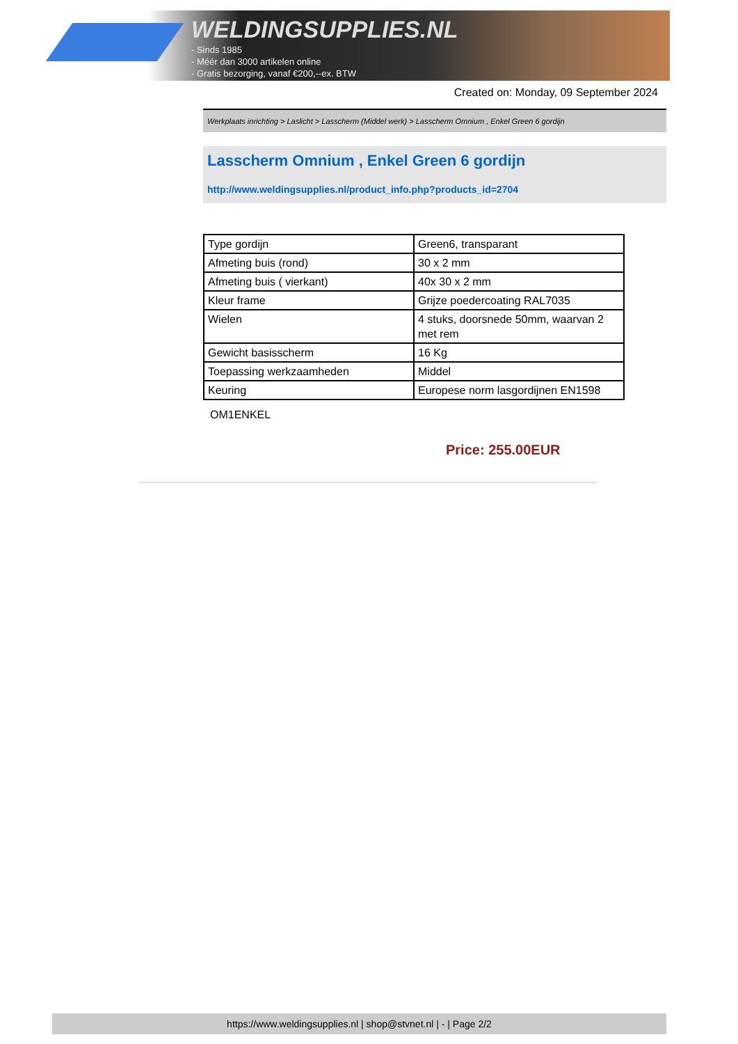WELDINGSUPPLIES.NL
- Sinds 1985
- Méér dan 3000 artikelen online
- Gratis bezorging, vanaf €200,--ex. BTW
Created on: Monday, 09 September 2024
Werkplaats inrichting > Laslicht > Lasscherm (Middel werk) > Lasscherm Omnium , Enkel Green 6 gordijn
Lasscherm Omnium , Enkel Green 6 gordijn
http://www.weldingsupplies.nl/product_info.php?products_id=2704
| Type gordijn | Green6, transparant |
| Afmeting buis (rond) | 30 x 2 mm |
| Afmeting buis ( vierkant) | 40x 30 x 2 mm |
| Kleur frame | Grijze poedercoating RAL7035 |
| Wielen | 4 stuks, doorsnede 50mm, waarvan 2 met rem |
| Gewicht basisscherm | 16 Kg |
| Toepassing werkzaamheden | Middel |
| Keuring | Europese norm lasgordijnen EN1598 |
OM1ENKEL
Price: 255.00EUR
https://www.weldingsupplies.nl | shop@stvnet.nl | - | Page 2/2